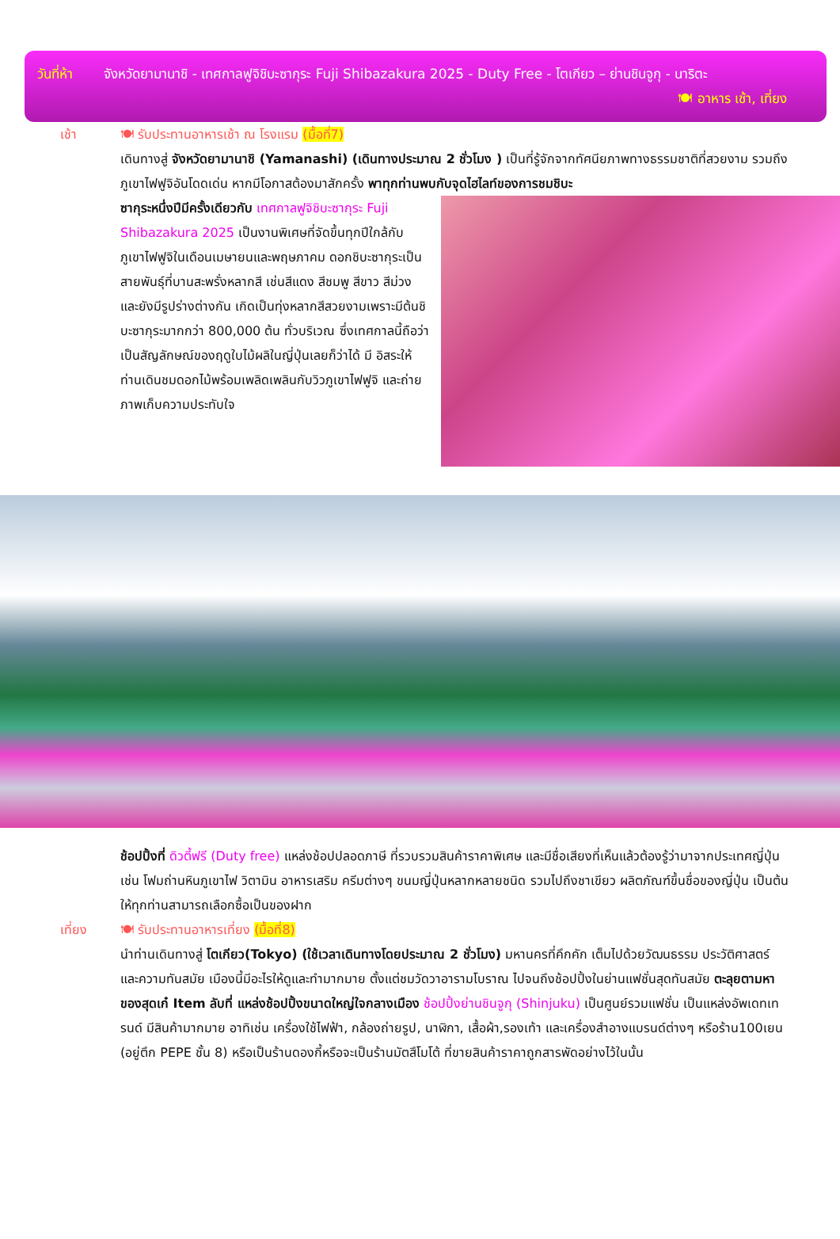วันที่ห้า
จังหวัดยามานาชิ - เทศกาลฟูจิชิบะซากุระ Fuji Shibazakura 2025 - Duty Free - โตเกียว – ย่านชินจูกุ - นาริตะ 🍽 อาหาร เช้า, เที่ยง
เช้า 🍽 รับประทานอาหารเช้า ณ โรงแรม (มื้อที่7)
เดินทางสู่ จังหวัดยามานาชิ (Yamanashi) (เดินทางประมาณ 2 ชั่วโมง ) เป็นที่รู้จักจากทัศนียภาพทางธรรมชาติที่สวยงาม รวมถึงภูเขาไฟฟูจิอันโดดเด่น หากมีโอกาสต้องมาสักครั้ง พาทุกท่านพบกับจุดไฮไลท์ของการชมชิบะ
ซากุระหนึ่งปีมีครั้งเดียวกับ เทศกาลฟูจิชิบะซากุระ Fuji Shibazakura 2025 เป็นงานพิเศษที่จัดขึ้นทุกปีใกล้กับภูเขาไฟฟูจิในเดือนเมษายนและพฤษภาคม ดอกชิบะซากุระเป็นสายพันธุ์ที่บานสะพรั่งหลากสี เช่นสีแดง สีชมพู สีขาว สีม่วง และยังมีรูปร่างต่างกัน เกิดเป็นทุ่งหลากสีสวยงามเพราะมีต้นชิบะซากุระมากกว่า 800,000 ต้น ทั่วบริเวณ ซึ่งเทศกาลนี้ถือว่าเป็นสัญลักษณ์ของฤดูใบไม้ผลิในญี่ปุ่นเลยก็ว่าได้ มี อิสระให้ท่านเดินชมดอกไม้พร้อมเพลิดเพลินกับวิวภูเขาไฟฟูจิ และถ่ายภาพเก็บความประทับใจ
ช้อปปิ้งที่ ดิวตี้ฟรี (Duty free) แหล่งช้อปปลอดภาษี ที่รวบรวมสินค้าราคาพิเศษ และมีชื่อเสียงที่เห็นแล้วต้องรู้ว่ามาจากประเทศญี่ปุ่นเช่น โฟมถ่านหินภูเขาไฟ วิตามิน อาหารเสริม ครีมต่างๆ ขนมญี่ปุ่นหลากหลายชนิด รวมไปถึงชาเขียว ผลิตภัณฑ์ขึ้นชื่อของญี่ปุ่น เป็นต้น ให้ทุกท่านสามารถเลือกซื้อเป็นของฝาก
เที่ยง 🍽 รับประทานอาหารเที่ยง (มื้อที่8)
นำท่านเดินทางสู่ โตเกียว(Tokyo) (ใช้เวลาเดินทางโดยประมาณ 2 ชั่วโมง) มหานครที่คึกคัก เต็มไปด้วยวัฒนธรรม ประวัติศาสตร์ และความทันสมัย เมืองนี้มีอะไรให้ดูและทำมากมาย ตั้งแต่ชมวัดวาอารามโบราณ ไปจนถึงช้อปปิ้งในย่านแฟชั่นสุดทันสมัย ตะลุยตามหาของสุดเก๋ Item ลับที่ แหล่งช้อปปิ้งขนาดใหญ่ใจกลางเมือง ช้อปปิ้งย่านชินจูกุ (Shinjuku) เป็นศูนย์รวมแฟชั่น เป็นแหล่งอัพเดทเทรนด์ มีสินค้ามากมาย อาทิเช่น เครื่องใช้ไฟฟ้า, กล้องถ่ายรูป, นาฬิกา, เสื้อผ้า,รองเท้า และเครื่องสำอางแบรนด์ต่างๆ หรือร้าน100เยน (อยู่ตึก PEPE ชั้น 8) หรือเป็นร้านดองกี้หรือจะเป็นร้านมัตสึโมโต้ ที่ขายสินค้าราคาถูกสารพัดอย่างไว้ในนั้น